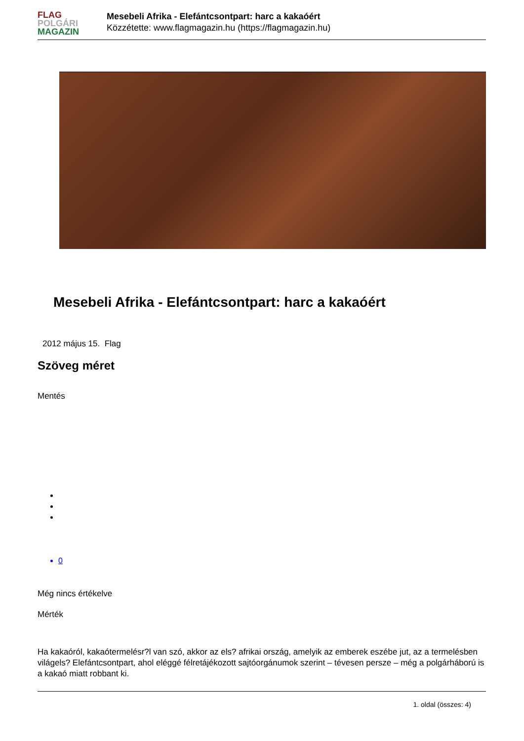FLAG
POLGÁRI
MAGAZIN
Mesebeli Afrika - Elefántcsontpart: harc a kakaóért
Közzétette: www.flagmagazin.hu (https://flagmagazin.hu)
Mesebeli Afrika - Elefántcsontpart: harc a kakaóért
2012 május 15. Flag
Szöveg méret
Mentés
0
Még nincs értékelve
Mérték
Ha kakaóról, kakaótermelésr?l van szó, akkor az els? afrikai ország, amelyik az emberek eszébe jut, az a termelésben világels? Elefántcsontpart, ahol eléggé félretájékozott sajtóorgánumok szerint – tévesen persze – még a polgárháború is a kakaó miatt robbant ki.
1. oldal (összes: 4)